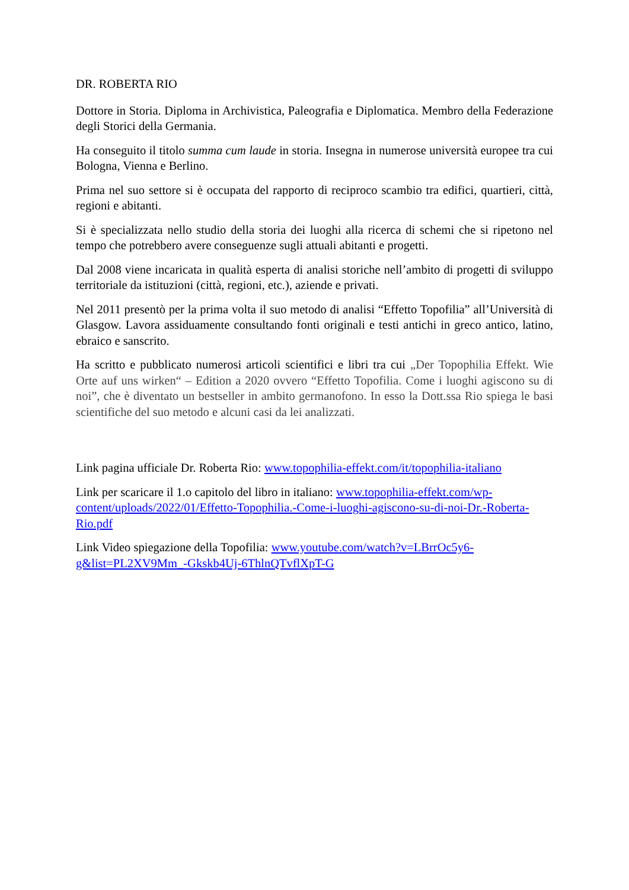DR. ROBERTA RIO
Dottore in Storia. Diploma in Archivistica, Paleografia e Diplomatica. Membro della Federazione degli Storici della Germania.
Ha conseguito il titolo summa cum laude in storia. Insegna in numerose università europee tra cui Bologna, Vienna e Berlino.
Prima nel suo settore si è occupata del rapporto di reciproco scambio tra edifici, quartieri, città, regioni e abitanti.
Si è specializzata nello studio della storia dei luoghi alla ricerca di schemi che si ripetono nel tempo che potrebbero avere conseguenze sugli attuali abitanti e progetti.
Dal 2008 viene incaricata in qualità esperta di analisi storiche nell’ambito di progetti di sviluppo territoriale da istituzioni (città, regioni, etc.), aziende e privati.
Nel 2011 presentò per la prima volta il suo metodo di analisi “Effetto Topofilia” all’Università di Glasgow. Lavora assiduamente consultando fonti originali e testi antichi in greco antico, latino, ebraico e sanscrito.
Ha scritto e pubblicato numerosi articoli scientifici e libri tra cui „Der Topophilia Effekt. Wie Orte auf uns wirken“ – Edition a 2020 ovvero “Effetto Topofilia. Come i luoghi agiscono su di noi”, che è diventato un bestseller in ambito germanofono. In esso la Dott.ssa Rio spiega le basi scientifiche del suo metodo e alcuni casi da lei analizzati.
Link pagina ufficiale Dr. Roberta Rio: www.topophilia-effekt.com/it/topophilia-italiano
Link per scaricare il 1.o capitolo del libro in italiano: www.topophilia-effekt.com/wp-content/uploads/2022/01/Effetto-Topophilia.-Come-i-luoghi-agiscono-su-di-noi-Dr.-Roberta-Rio.pdf
Link Video spiegazione della Topofilia: www.youtube.com/watch?v=LBrrOc5y6-g&list=PL2XV9Mm_-Gkskb4Uj-6ThlnQTvflXpT-G